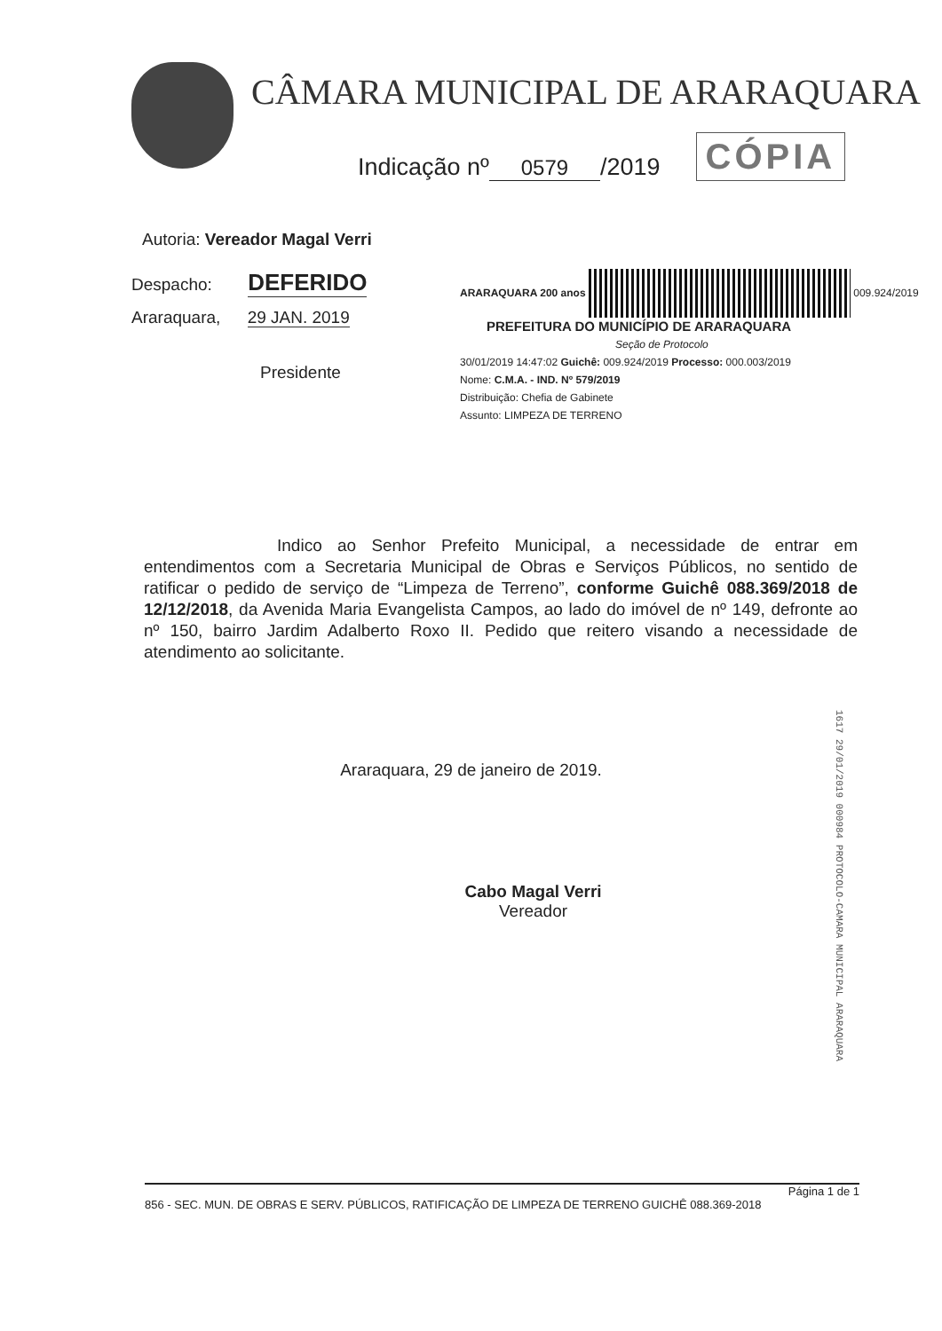CÂMARA MUNICIPAL DE ARARAQUARA
Indicação nº 0579 /2019 CÓPIA
Autoria: Vereador Magal Verri
Despacho: DEFERIDO
Araraquara, 29 JAN. 2019
Presidente
ARARAQUARA 200 anos 009.924/2019
PREFEITURA DO MUNICÍPIO DE ARARAQUARA
Seção de Protocolo
30/01/2019 14:47:02 Guichê: 009.924/2019 Processo: 000.003/2019
Nome: C.M.A. - IND. Nº 579/2019
Distribuição: Chefia de Gabinete
Assunto: LIMPEZA DE TERRENO
Indico ao Senhor Prefeito Municipal, a necessidade de entrar em entendimentos com a Secretaria Municipal de Obras e Serviços Públicos, no sentido de ratificar o pedido de serviço de “Limpeza de Terreno”, conforme Guichê 088.369/2018 de 12/12/2018, da Avenida Maria Evangelista Campos, ao lado do imóvel de nº 149, defronte ao nº 150, bairro Jardim Adalberto Roxo II. Pedido que reitero visando a necessidade de atendimento ao solicitante.
Araraquara, 29 de janeiro de 2019.
Cabo Magal Verri
Vereador
1617 29/01/2019 000984 PROTOCOLO-CAMARA MUNICIPAL ARARAQUARA
Página 1 de 1
856 - SEC. MUN. DE OBRAS E SERV. PÚBLICOS, RATIFICAÇÃO DE LIMPEZA DE TERRENO GUICHÊ 088.369-2018